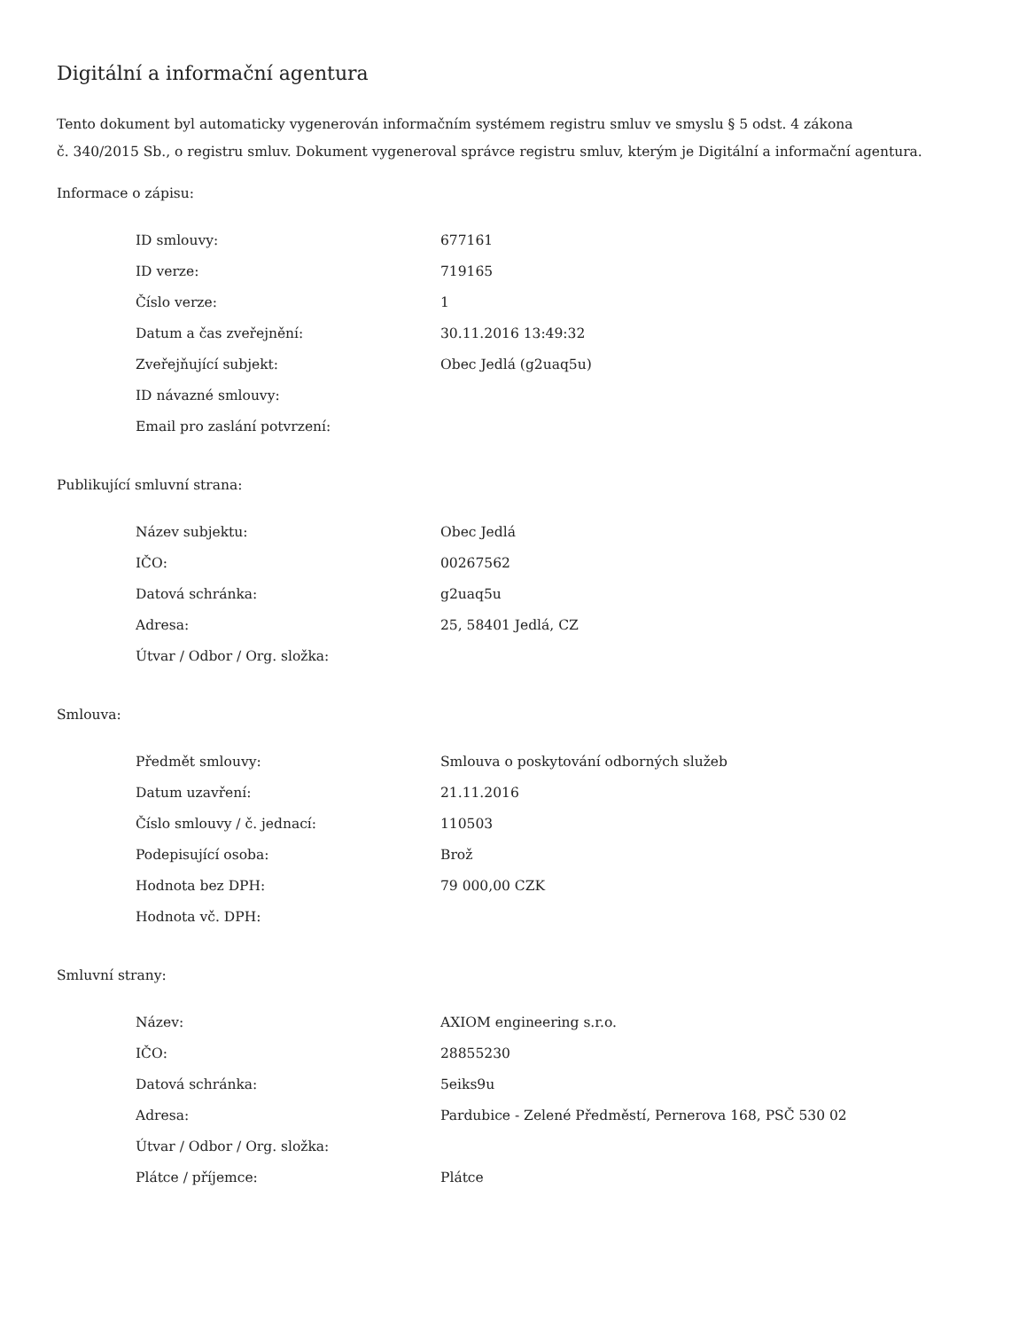Digitální a informační agentura
Tento dokument byl automaticky vygenerován informačním systémem registru smluv ve smyslu § 5 odst. 4 zákona
č. 340/2015 Sb., o registru smluv. Dokument vygeneroval správce registru smluv, kterým je Digitální a informační agentura.
Informace o zápisu:
| ID smlouvy: | 677161 |
| ID verze: | 719165 |
| Číslo verze: | 1 |
| Datum a čas zveřejnění: | 30.11.2016 13:49:32 |
| Zveřejňující subjekt: | Obec Jedlá (g2uaq5u) |
| ID návazné smlouvy: | |
| Email pro zaslání potvrzení: | |
Publikující smluvní strana:
| Název subjektu: | Obec Jedlá |
| IČO: | 00267562 |
| Datová schránka: | g2uaq5u |
| Adresa: | 25, 58401 Jedlá, CZ |
| Útvar / Odbor / Org. složka: | |
Smlouva:
| Předmět smlouvy: | Smlouva o poskytování odborných služeb |
| Datum uzavření: | 21.11.2016 |
| Číslo smlouvy / č. jednací: | 110503 |
| Podepisující osoba: | Brož |
| Hodnota bez DPH: | 79 000,00 CZK |
| Hodnota vč. DPH: | |
Smluvní strany:
| Název: | AXIOM engineering s.r.o. |
| IČO: | 28855230 |
| Datová schránka: | 5eiks9u |
| Adresa: | Pardubice - Zelené Předměstí, Pernerova 168, PSČ 530 02 |
| Útvar / Odbor / Org. složka: | |
| Plátce / příjemce: | Plátce |